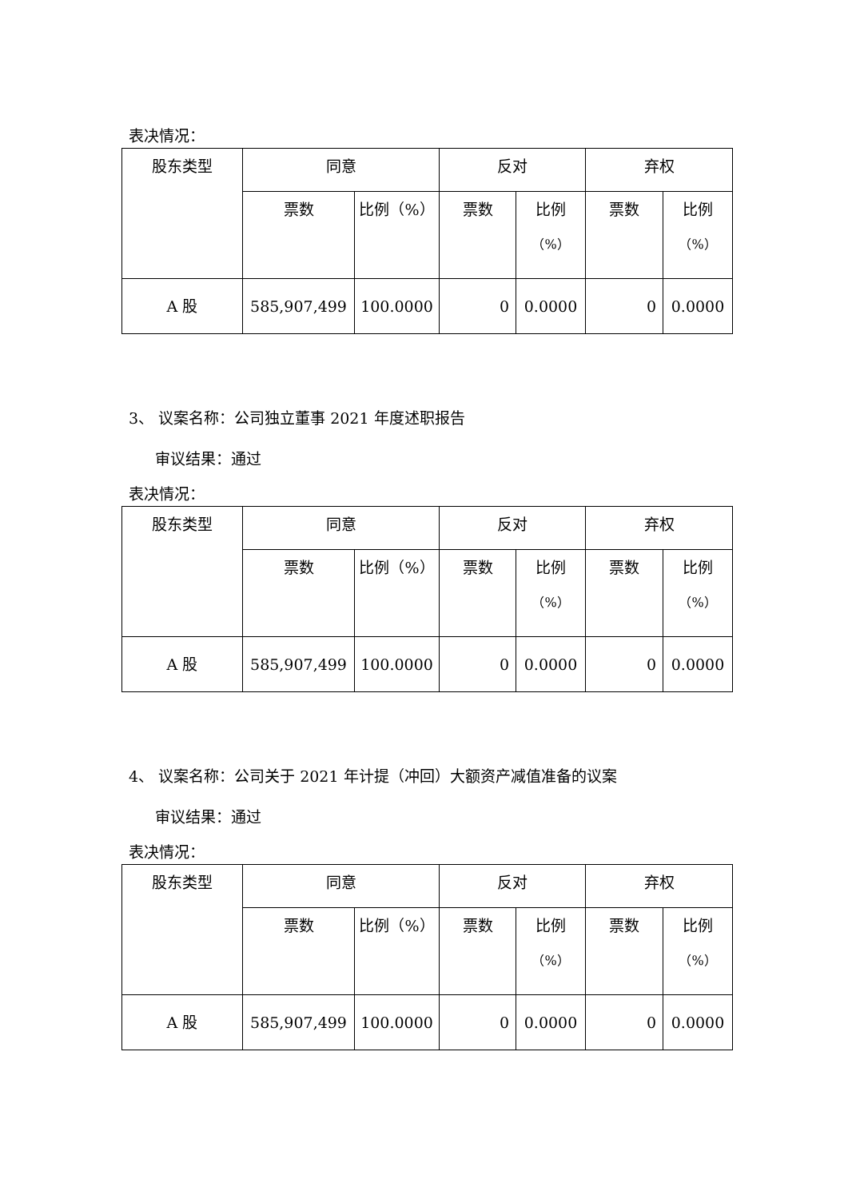表决情况：
| 股东类型 | 同意 | | 反对 | | 弃权 | |
| | 票数 | 比例（%） | 票数 | 比例 （%） | 票数 | 比例 （%） |
| A 股 | 585,907,499 | 100.0000 | 0 | 0.0000 | 0 | 0.0000 |
3、 议案名称：公司独立董事 2021 年度述职报告
审议结果：通过
表决情况：
| 股东类型 | 同意 | | 反对 | | 弃权 | |
| | 票数 | 比例（%） | 票数 | 比例 （%） | 票数 | 比例 （%） |
| A 股 | 585,907,499 | 100.0000 | 0 | 0.0000 | 0 | 0.0000 |
4、 议案名称：公司关于 2021 年计提（冲回）大额资产减值准备的议案
审议结果：通过
表决情况：
| 股东类型 | 同意 | | 反对 | | 弃权 | |
| | 票数 | 比例（%） | 票数 | 比例 （%） | 票数 | 比例 （%） |
| A 股 | 585,907,499 | 100.0000 | 0 | 0.0000 | 0 | 0.0000 |